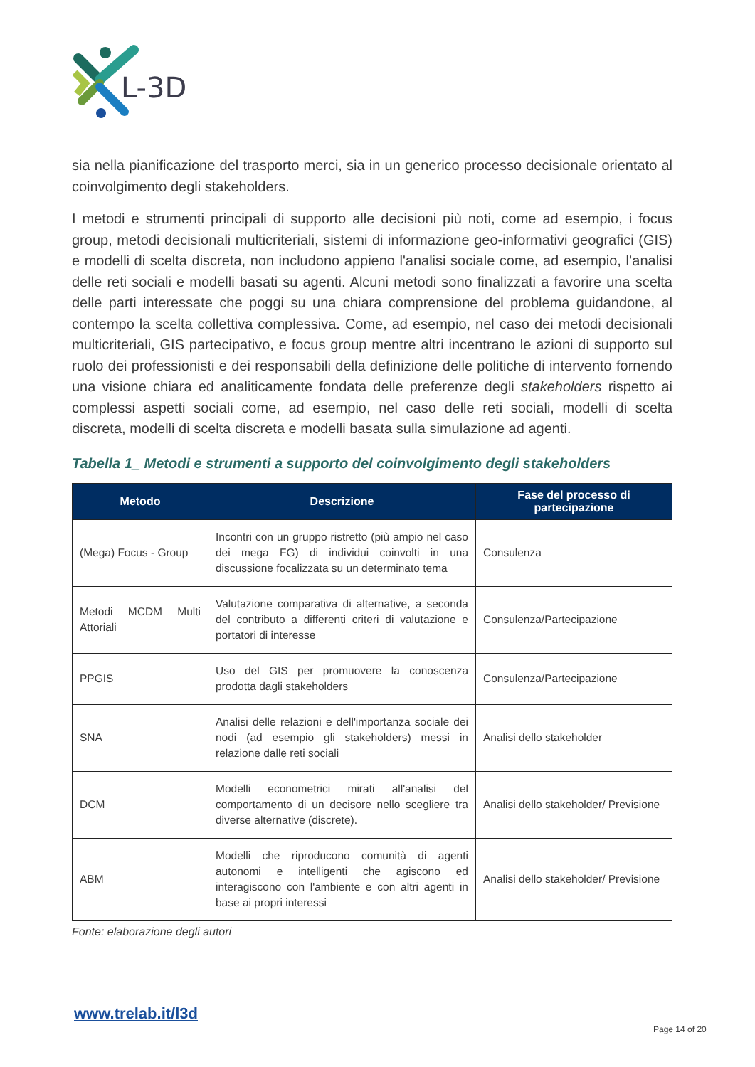L-3D
sia nella pianificazione del trasporto merci, sia in un generico processo decisionale orientato al coinvolgimento degli stakeholders.
I metodi e strumenti principali di supporto alle decisioni più noti, come ad esempio, i focus group, metodi decisionali multicriteriali, sistemi di informazione geo-informativi geografici (GIS) e modelli di scelta discreta, non includono appieno l'analisi sociale come, ad esempio, l’analisi delle reti sociali e modelli basati su agenti. Alcuni metodi sono finalizzati a favorire una scelta delle parti interessate che poggi su una chiara comprensione del problema guidandone, al contempo la scelta collettiva complessiva. Come, ad esempio, nel caso dei metodi decisionali multicriteriali, GIS partecipativo, e focus group mentre altri incentrano le azioni di supporto sul ruolo dei professionisti e dei responsabili della definizione delle politiche di intervento fornendo una visione chiara ed analiticamente fondata delle preferenze degli stakeholders rispetto ai complessi aspetti sociali come, ad esempio, nel caso delle reti sociali, modelli di scelta discreta, modelli di scelta discreta e modelli basata sulla simulazione ad agenti.
Tabella 1_ Metodi e strumenti a supporto del coinvolgimento degli stakeholders
| Metodo | Descrizione | Fase del processo di partecipazione |
| --- | --- | --- |
| (Mega) Focus - Group | Incontri con un gruppo ristretto (più ampio nel caso dei mega FG) di individui coinvolti in una discussione focalizzata su un determinato tema | Consulenza |
| Metodi MCDM Multi Attoriali | Valutazione comparativa di alternative, a seconda del contributo a differenti criteri di valutazione e portatori di interesse | Consulenza/Partecipazione |
| PPGIS | Uso del GIS per promuovere la conoscenza prodotta dagli stakeholders | Consulenza/Partecipazione |
| SNA | Analisi delle relazioni e dell'importanza sociale dei nodi (ad esempio gli stakeholders) messi in relazione dalle reti sociali | Analisi dello stakeholder |
| DCM | Modelli econometrici mirati all'analisi del comportamento di un decisore nello scegliere tra diverse alternative (discrete). | Analisi dello stakeholder/ Previsione |
| ABM | Modelli che riproducono comunità di agenti autonomi e intelligenti che agiscono ed interagiscono con l'ambiente e con altri agenti in base ai propri interessi | Analisi dello stakeholder/ Previsione |
Fonte: elaborazione degli autori
www.trelab.it/l3d
Page 14 of 20